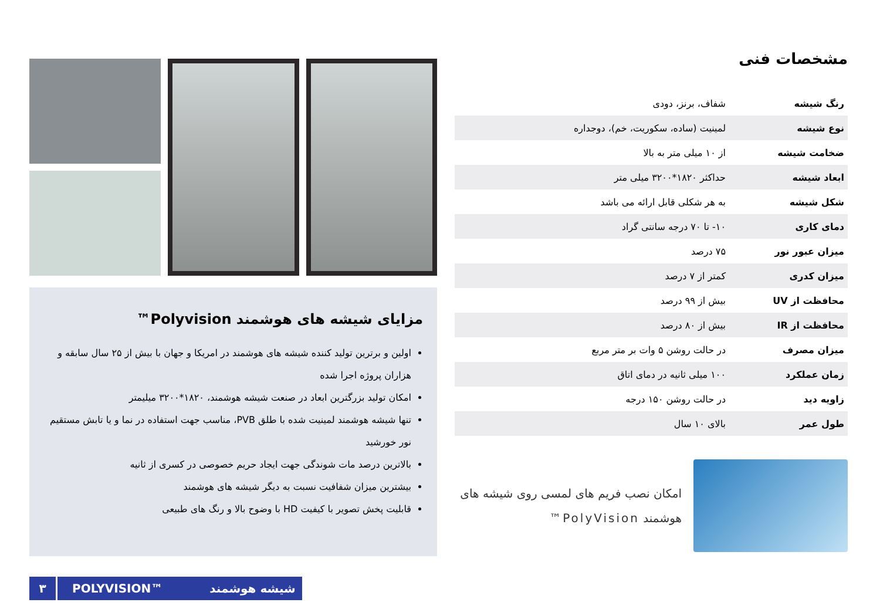مشخصات فنی
| رنگ شیشه | شفاف، برنز، دودی |
| نوع شیشه | لمینیت (ساده، سکوریت، خم)، دوجداره |
| ضخامت شیشه | از ۱۰ میلی متر به بالا |
| ابعاد شیشه | حداکثر ۱۸۲۰*۳۲۰۰ میلی متر |
| شکل شیشه | به هر شکلی قابل ارائه می باشد |
| دمای کاری | ۱۰- تا ۷۰ درجه سانتی گراد |
| میزان عبور نور | ۷۵ درصد |
| میزان کدری | کمتر از ۷ درصد |
| محافظت از UV | بیش از ۹۹ درصد |
| محافظت از IR | بیش از ۸۰ درصد |
| میزان مصرف | در حالت روشن ۵ وات بر متر مربع |
| زمان عملکرد | ۱۰۰ میلی ثانیه در دمای اتاق |
| زاویه دید | در حالت روشن ۱۵۰ درجه |
| طول عمر | بالای ۱۰ سال |
امکان نصب فریم های لمسی روی شیشه های هوشمند PolyVision™
مزایای شیشه های هوشمند Polyvision™
اولین و برترین تولید کننده شیشه های هوشمند در امریکا و جهان با بیش از ۲۵ سال سابقه و هزاران پروژه اجرا شده
امکان تولید بزرگترین ابعاد در صنعت شیشه هوشمند، ۱۸۲۰*۳۲۰۰ میلیمتر
تنها شیشه هوشمند لمینیت شده با طلق PVB، مناسب جهت استفاده در نما و یا تابش مستقیم نور خورشید
بالاترین درصد مات شوندگی جهت ایجاد حریم خصوصی در کسری از ثانیه
بیشترین میزان شفافیت نسبت به دیگر شیشه های هوشمند
قابلیت پخش تصویر با کیفیت HD با وضوح بالا و رنگ های طبیعی
۳ POLYVISION™ شیشه هوشمند